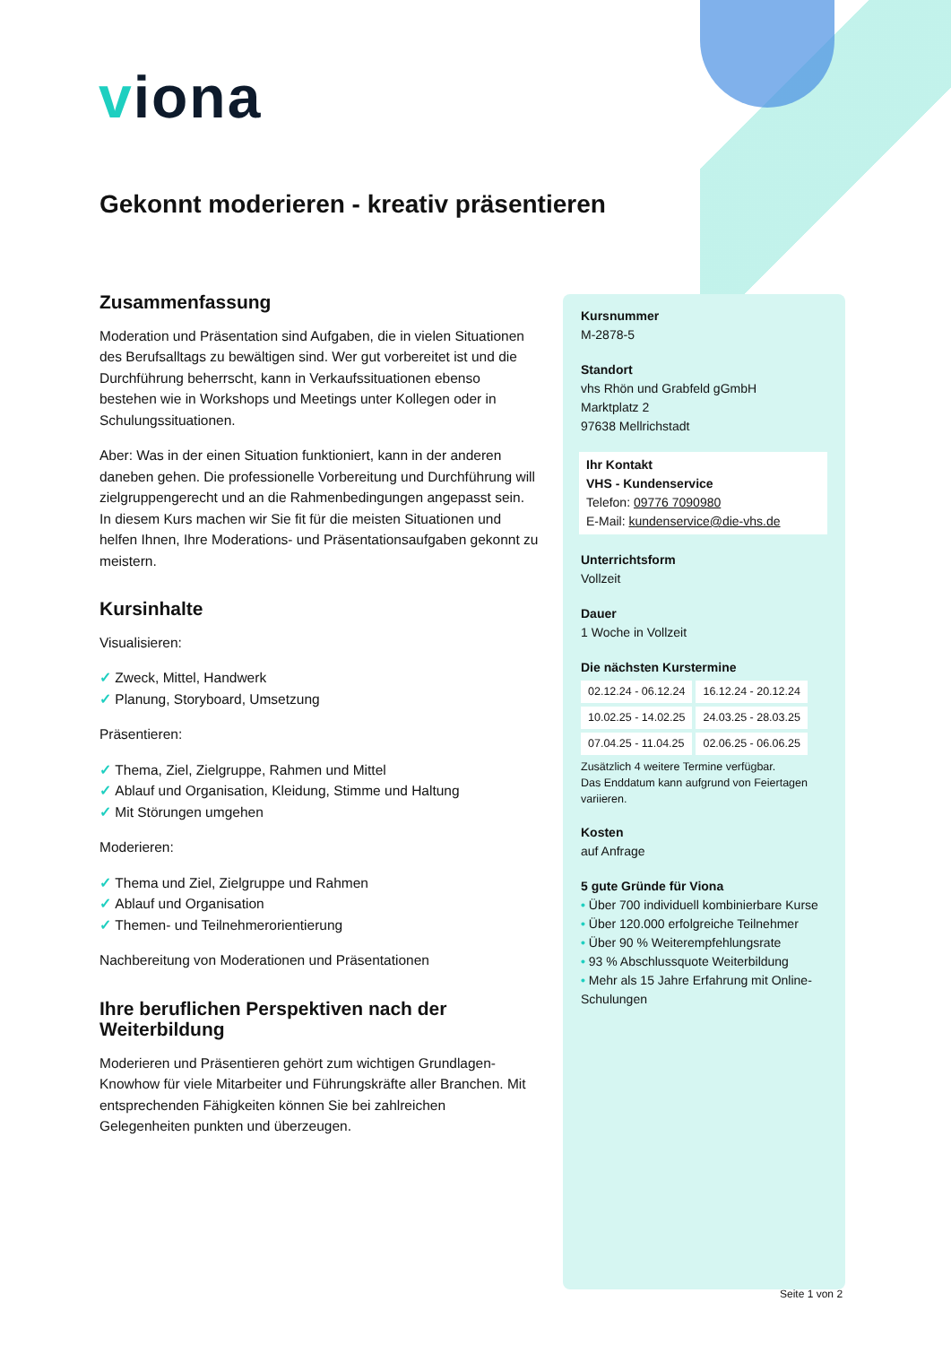viona
Gekonnt moderieren - kreativ präsentieren
Zusammenfassung
Moderation und Präsentation sind Aufgaben, die in vielen Situationen des Berufsalltags zu bewältigen sind. Wer gut vorbereitet ist und die Durchführung beherrscht, kann in Verkaufssituationen ebenso bestehen wie in Workshops und Meetings unter Kollegen oder in Schulungssituationen.
Aber: Was in der einen Situation funktioniert, kann in der anderen daneben gehen. Die professionelle Vorbereitung und Durchführung will zielgruppengerecht und an die Rahmenbedingungen angepasst sein. In diesem Kurs machen wir Sie fit für die meisten Situationen und helfen Ihnen, Ihre Moderations- und Präsentationsaufgaben gekonnt zu meistern.
Kursinhalte
Visualisieren:
Zweck, Mittel, Handwerk
Planung, Storyboard, Umsetzung
Präsentieren:
Thema, Ziel, Zielgruppe, Rahmen und Mittel
Ablauf und Organisation, Kleidung, Stimme und Haltung
Mit Störungen umgehen
Moderieren:
Thema und Ziel, Zielgruppe und Rahmen
Ablauf und Organisation
Themen- und Teilnehmerorientierung
Nachbereitung von Moderationen und Präsentationen
Ihre beruflichen Perspektiven nach der Weiterbildung
Moderieren und Präsentieren gehört zum wichtigen Grundlagen-Knowhow für viele Mitarbeiter und Führungskräfte aller Branchen. Mit entsprechenden Fähigkeiten können Sie bei zahlreichen Gelegenheiten punkten und überzeugen.
Kursnummer
M-2878-5
Standort
vhs Rhön und Grabfeld gGmbH
Marktplatz 2
97638 Mellrichstadt
Ihr Kontakt
VHS - Kundenservice
Telefon: 09776 7090980
E-Mail: kundenservice@die-vhs.de
Unterrichtsform
Vollzeit
Dauer
1 Woche in Vollzeit
Die nächsten Kurstermine
| 02.12.24 - 06.12.24 | 16.12.24 - 20.12.24 |
| 10.02.25 - 14.02.25 | 24.03.25 - 28.03.25 |
| 07.04.25 - 11.04.25 | 02.06.25 - 06.06.25 |
Zusätzlich 4 weitere Termine verfügbar.
Das Enddatum kann aufgrund von Feiertagen variieren.
Kosten
auf Anfrage
5 gute Gründe für Viona
Über 700 individuell kombinierbare Kurse
Über 120.000 erfolgreiche Teilnehmer
Über 90 % Weiterempfehlungsrate
93 % Abschlussquote Weiterbildung
Mehr als 15 Jahre Erfahrung mit Online-Schulungen
Seite 1 von 2